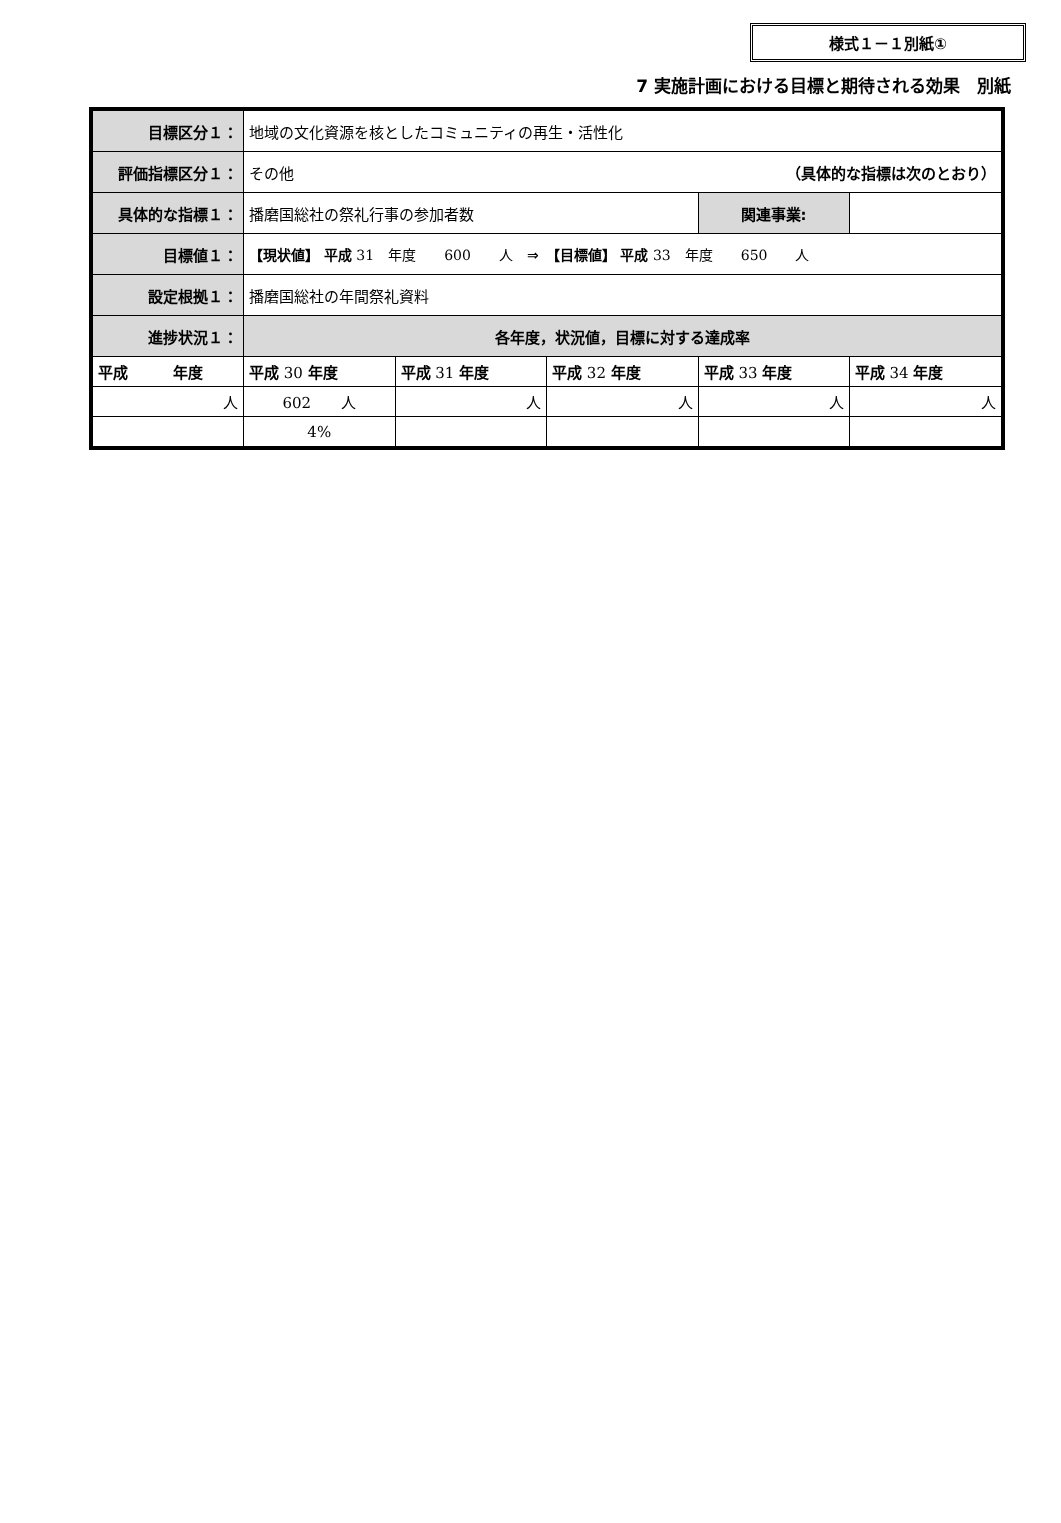様式１－１別紙①
7 実施計画における目標と期待される効果　別紙
| 目標区分１： | 地域の文化資源を核としたコミュニティの再生・活性化 | | | | |
| 評価指標区分１： | その他 （具体的な指標は次のとおり） | | | | |
| 具体的な指標１： | 播磨国総社の祭礼行事の参加者数 | | | 関連事業: | |
| 目標値１： | 【現状値】 平成 31 年度 600 人 ⇒ 【目標値】 平成 33 年度 650 人 | | | | |
| 設定根拠１： | 播磨国総社の年間祭礼資料 | | | | |
| 進捗状況１： | 各年度，状況値，目標に対する達成率 | | | | |
| 平成 年度 | 平成 30 年度 | 平成 31 年度 | 平成 32 年度 | 平成 33 年度 | 平成 34 年度 |
| 人 | 602 人 | 人 | 人 | 人 | 人 |
| | 4% | | | | |